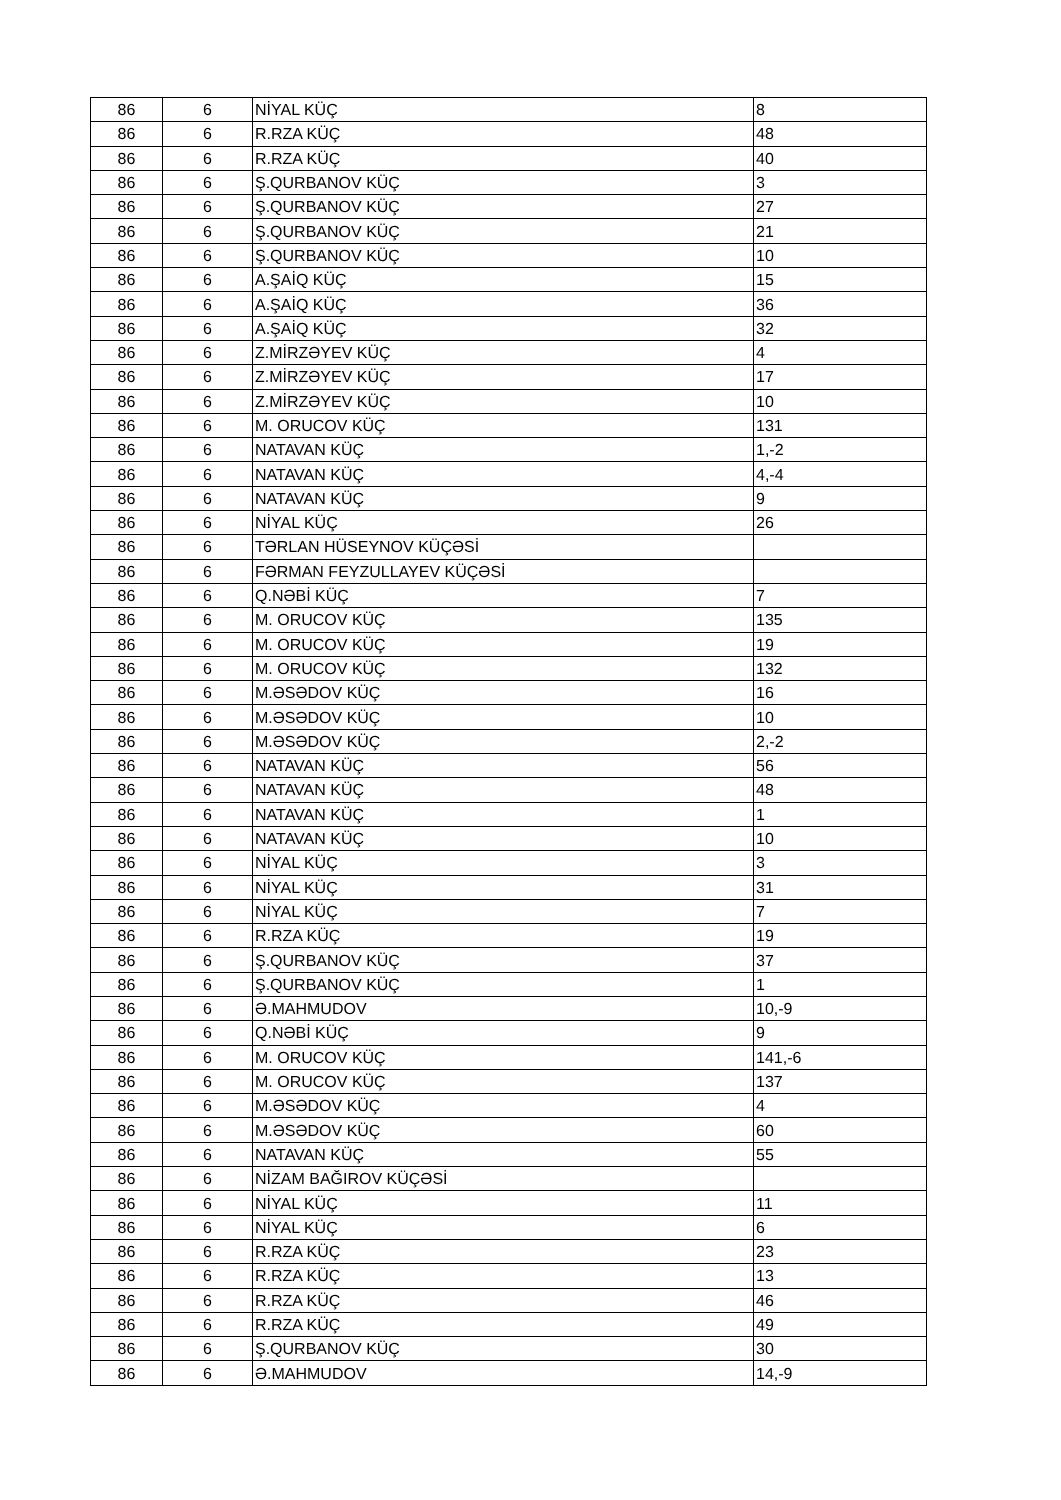| 86 | 6 | NİYAL KÜÇ | 8 |
| 86 | 6 | R.RZA KÜÇ | 48 |
| 86 | 6 | R.RZA KÜÇ | 40 |
| 86 | 6 | Ş.QURBANOV KÜÇ | 3 |
| 86 | 6 | Ş.QURBANOV KÜÇ | 27 |
| 86 | 6 | Ş.QURBANOV KÜÇ | 21 |
| 86 | 6 | Ş.QURBANOV KÜÇ | 10 |
| 86 | 6 | A.ŞAİQ KÜÇ | 15 |
| 86 | 6 | A.ŞAİQ KÜÇ | 36 |
| 86 | 6 | A.ŞAİQ KÜÇ | 32 |
| 86 | 6 | Z.MİRZƏYEV KÜÇ | 4 |
| 86 | 6 | Z.MİRZƏYEV KÜÇ | 17 |
| 86 | 6 | Z.MİRZƏYEV KÜÇ | 10 |
| 86 | 6 | M. ORUCOV KÜÇ | 131 |
| 86 | 6 | NATAVAN KÜÇ | 1,-2 |
| 86 | 6 | NATAVAN KÜÇ | 4,-4 |
| 86 | 6 | NATAVAN KÜÇ | 9 |
| 86 | 6 | NİYAL KÜÇ | 26 |
| 86 | 6 | TƏRLAN HÜSEYNOV KÜÇƏSİ | |
| 86 | 6 | FƏRMAN FEYZULLAYEV KÜÇƏSİ | |
| 86 | 6 | Q.NƏBİ KÜÇ | 7 |
| 86 | 6 | M. ORUCOV KÜÇ | 135 |
| 86 | 6 | M. ORUCOV KÜÇ | 19 |
| 86 | 6 | M. ORUCOV KÜÇ | 132 |
| 86 | 6 | M.ƏSƏDOV KÜÇ | 16 |
| 86 | 6 | M.ƏSƏDOV KÜÇ | 10 |
| 86 | 6 | M.ƏSƏDOV KÜÇ | 2,-2 |
| 86 | 6 | NATAVAN KÜÇ | 56 |
| 86 | 6 | NATAVAN KÜÇ | 48 |
| 86 | 6 | NATAVAN KÜÇ | 1 |
| 86 | 6 | NATAVAN KÜÇ | 10 |
| 86 | 6 | NİYAL KÜÇ | 3 |
| 86 | 6 | NİYAL KÜÇ | 31 |
| 86 | 6 | NİYAL KÜÇ | 7 |
| 86 | 6 | R.RZA KÜÇ | 19 |
| 86 | 6 | Ş.QURBANOV KÜÇ | 37 |
| 86 | 6 | Ş.QURBANOV KÜÇ | 1 |
| 86 | 6 | Ə.MAHMUDOV | 10,-9 |
| 86 | 6 | Q.NƏBİ KÜÇ | 9 |
| 86 | 6 | M. ORUCOV KÜÇ | 141,-6 |
| 86 | 6 | M. ORUCOV KÜÇ | 137 |
| 86 | 6 | M.ƏSƏDOV KÜÇ | 4 |
| 86 | 6 | M.ƏSƏDOV KÜÇ | 60 |
| 86 | 6 | NATAVAN KÜÇ | 55 |
| 86 | 6 | NİZAM BAĞIROV KÜÇƏSİ | |
| 86 | 6 | NİYAL KÜÇ | 11 |
| 86 | 6 | NİYAL KÜÇ | 6 |
| 86 | 6 | R.RZA KÜÇ | 23 |
| 86 | 6 | R.RZA KÜÇ | 13 |
| 86 | 6 | R.RZA KÜÇ | 46 |
| 86 | 6 | R.RZA KÜÇ | 49 |
| 86 | 6 | Ş.QURBANOV KÜÇ | 30 |
| 86 | 6 | Ə.MAHMUDOV | 14,-9 |